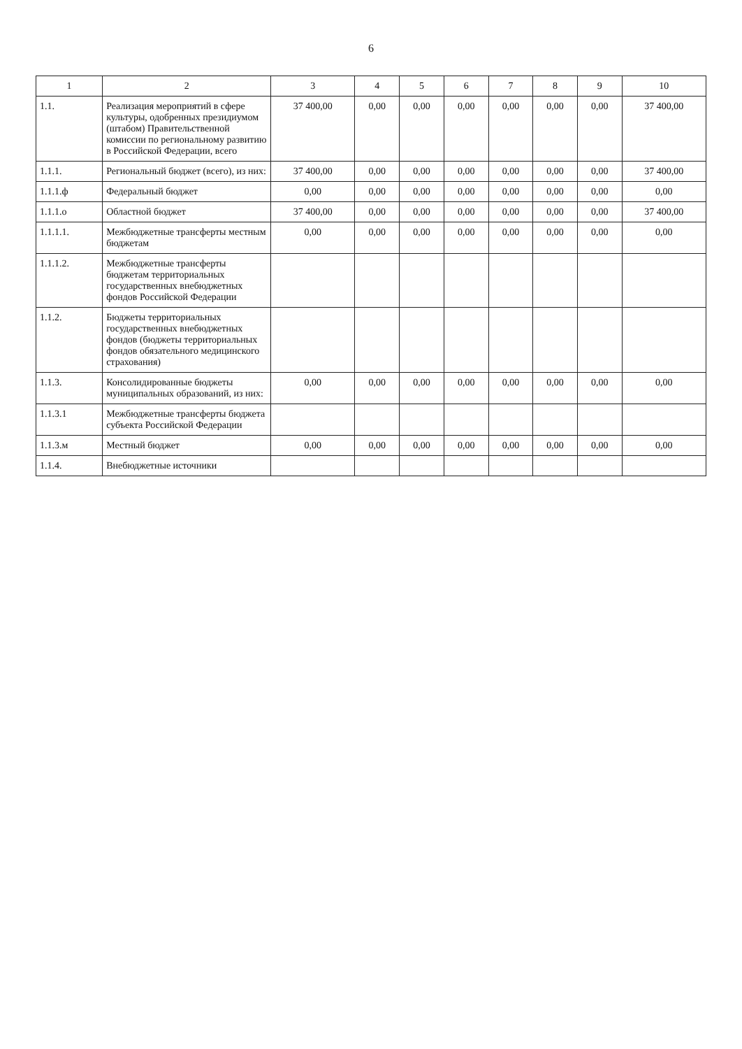6
| 1 | 2 | 3 | 4 | 5 | 6 | 7 | 8 | 9 | 10 |
| --- | --- | --- | --- | --- | --- | --- | --- | --- | --- |
| 1.1. | Реализация мероприятий в сфере культуры, одобренных президиумом (штабом) Правительственной комиссии по региональному развитию в Российской Федерации, всего | 37 400,00 | 0,00 | 0,00 | 0,00 | 0,00 | 0,00 | 0,00 | 37 400,00 |
| 1.1.1. | Региональный бюджет (всего), из них: | 37 400,00 | 0,00 | 0,00 | 0,00 | 0,00 | 0,00 | 0,00 | 37 400,00 |
| 1.1.1.ф | Федеральный бюджет | 0,00 | 0,00 | 0,00 | 0,00 | 0,00 | 0,00 | 0,00 | 0,00 |
| 1.1.1.о | Областной бюджет | 37 400,00 | 0,00 | 0,00 | 0,00 | 0,00 | 0,00 | 0,00 | 37 400,00 |
| 1.1.1.1. | Межбюджетные трансферты местным бюджетам | 0,00 | 0,00 | 0,00 | 0,00 | 0,00 | 0,00 | 0,00 | 0,00 |
| 1.1.1.2. | Межбюджетные трансферты бюджетам территориальных государственных внебюджетных фондов Российской Федерации | | | | | | | | |
| 1.1.2. | Бюджеты территориальных государственных внебюджетных фондов (бюджеты территориальных фондов обязательного медицинского страхования) | | | | | | | | |
| 1.1.3. | Консолидированные бюджеты муниципальных образований, из них: | 0,00 | 0,00 | 0,00 | 0,00 | 0,00 | 0,00 | 0,00 | 0,00 |
| 1.1.3.1 | Межбюджетные трансферты бюджета субъекта Российской Федерации | | | | | | | | |
| 1.1.3.м | Местный бюджет | 0,00 | 0,00 | 0,00 | 0,00 | 0,00 | 0,00 | 0,00 | 0,00 |
| 1.1.4. | Внебюджетные источники | | | | | | | | |